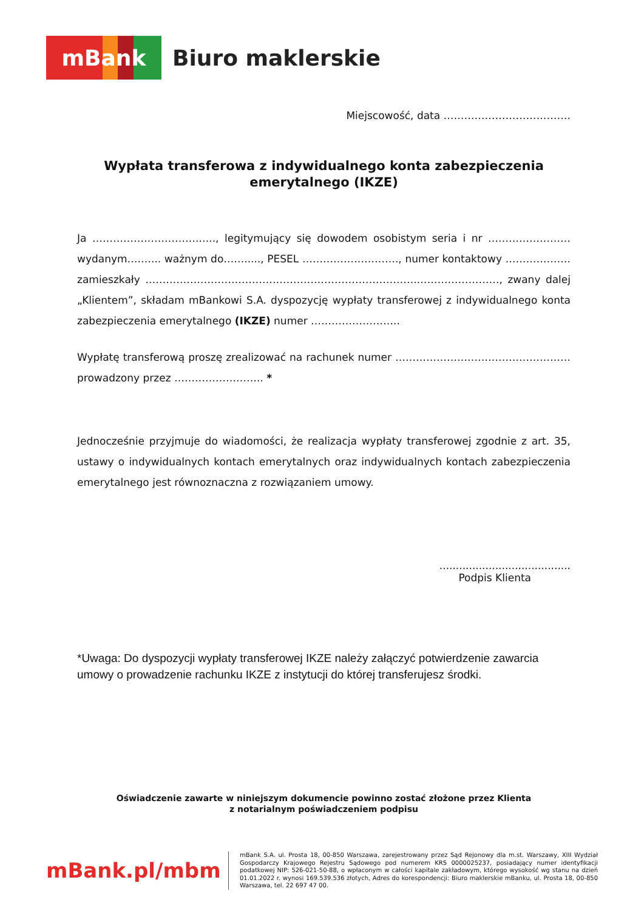mBank
Biuro maklerskie
Miejscowość, data ……………………………….
Wypłata transferowa z indywidualnego konta zabezpieczenia emerytalnego (IKZE)
Ja ………………………….….., legitymujący się dowodem osobistym seria i nr ……………………wydanym….…... ważnym do……....., PESEL ………………………., numer kontaktowy ………………. zamieszkały …………………………………………………………………….……………………, zwany dalej „Klientem”, składam mBankowi S.A. dyspozycję wypłaty transferowej z indywidualnego konta zabezpieczenia emerytalnego (IKZE) numer ……………………..
Wypłatę transferową proszę zrealizować na rachunek numer …………………………………………… prowadzony przez …………………….. *
Jednocześnie przyjmuje do wiadomości, że realizacja wypłaty transferowej zgodnie z art. 35, ustawy o indywidualnych kontach emerytalnych oraz indywidualnych kontach zabezpieczenia emerytalnego jest równoznaczna z rozwiązaniem umowy.
........................................
Podpis Klienta
*Uwaga: Do dyspozycji wypłaty transferowej IKZE należy załączyć potwierdzenie zawarcia umowy o prowadzenie rachunku IKZE z instytucji do której transferujesz środki.
Oświadczenie zawarte w niniejszym dokumencie powinno zostać złożone przez Klienta
z notarialnym poświadczeniem podpisu
mBank.pl/mbm
mBank S.A. ul. Prosta 18, 00-850 Warszawa, zarejestrowany przez Sąd Rejonowy dla m.st. Warszawy, XIII Wydział Gospodarczy Krajowego Rejestru Sądowego pod numerem KRS 0000025237, posiadający numer identyfikacji podatkowej NIP: 526-021-50-88, o wpłaconym w całości kapitale zakładowym, którego wysokość wg stanu na dzień 01.01.2022 r. wynosi 169.539.536 złotych, Adres do korespondencji: Biuro maklerskie mBanku, ul. Prosta 18, 00-850 Warszawa, tel. 22 697 47 00.